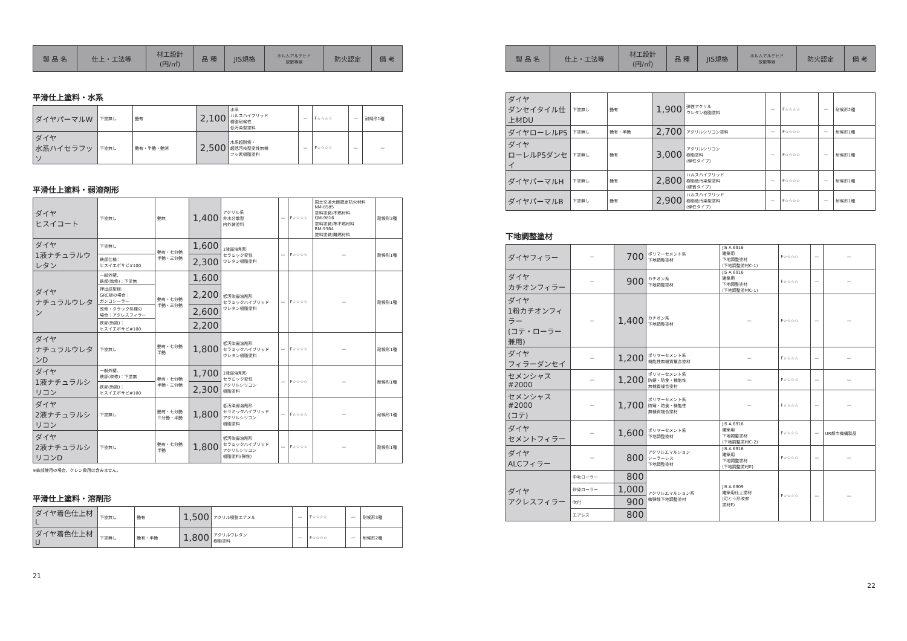| 製 品 名 | 仕上・工法等 | 材工設計 (円/㎡) | 品 種 | JIS規格 | ホルムアルデヒド 放散等級 | 防火認定 | 備 考 |
| --- | --- | --- | --- | --- | --- | --- | --- |
平滑仕上塗料・水系
| ダイヤパーマルW | 下塗無し | 艶有 | 2,100 | 水系 ハルスハイブリッド 樹脂耐候性 低汚染型塗料 | — | F☆☆☆☆ | — | 耐候形1種 |
| ダイヤ 水系ハイセラフッソ | 下塗無し | 艶有・半艶・艶消 | 2,500 | 水系超耐候・ 超低汚染型変性無機 フッ素樹脂塗料 | — | F☆☆☆☆ | — | — |
平滑仕上塗料・弱溶剤形
| ダイヤ ヒスイコート | 下塗無し | 艶無 | 1,400 | アクリル系 非水分散型 内外装塗料 | — | F☆☆☆☆ | 国土交通大臣認定防火材料 NM-8585 塗料塗装/不燃材料 QM-9816 塗料塗装/準不燃材料 RM-9364 塗料塗装/難燃材料 | 耐候形3種 |
| ダイヤ 1液ナチュラルウレタン | 下塗無し | 艶有・七分艶 半艶・三分艶 | 1,600 | 1液弱溶剤形 セラミック変性 ウレタン樹脂塗料 | — | F☆☆☆☆ | — | 耐候形1種 |
| | 鉄部仕様： ヒスイエポサビ#100 | | 2,300 | | | | | |
| ダイヤ ナチュラルウレタン | 一般外壁、 鉄部(改修)：下塗無 | 艶有・七分艶 半艶・三分艶 | 1,600 | 低汚染弱溶剤形 セラミックハイブリッド ウレタン樹脂塗料 | — | F☆☆☆☆ | — | 耐候形1種 |
| | 押出成型板、 GRC板の場合： ガンコシーラー | | 2,200 | | | | | |
| | 改修・クラック処理の 場合：アクレスフィラー | | 2,600 | | | | | |
| | 鉄部(新設)： ヒスイエポサビ#100 | | 2,200 | | | | | |
| ダイヤ ナチュラルウレタンD | 下塗無し | 艶有・七分艶 半艶 | 1,800 | 低汚染弱溶剤形 セラミックハイブリッド ウレタン樹脂塗料 | — | F☆☆☆☆ | — | 耐候形1種 |
| ダイヤ 1液ナチュラルシリコン | 一般外壁、 鉄部(改修)：下塗無 | 艶有・七分艶 半艶・三分艶 | 1,700 | 1液弱溶剤形 セラミック変性 アクリルシリコン 樹脂塗料 | — | F☆☆☆☆ | — | 耐候形1種 |
| | 鉄部(新設)： ヒスイエポサビ#100 | | 2,300 | | | | | |
| ダイヤ 2液ナチュラルシリコン | 下塗無し | 艶有・七分艶 三分艶・半艶 | 1,800 | 低汚染弱溶剤形 セラミックハイブリッド アクリルシリコン 樹脂塗料 | — | F☆☆☆☆ | — | 耐候形1種 |
| ダイヤ 2液ナチュラルシリコンD | 下塗無し | 艶有・七分艶 半艶 | 1,800 | 低汚染弱溶剤形 セラミックハイブリッド アクリルシリコン 樹脂塗料(弾性) | — | F☆☆☆☆ | — | 耐候形1種 |
※鉄部使用の場合、ケレン費用は含みません。
平滑仕上塗料・溶剤形
| ダイヤ着色仕上材L | 下塗無し | 艶有 | 1,500 | アクリル樹脂エナメル | — | F☆☆☆☆ | — | 耐候形3種 |
| ダイヤ着色仕上材U | 下塗無し | 艶有・半艶 | 1,800 | アクリルウレタン 樹脂塗料 | — | F☆☆☆☆ | — | 耐候形2種 |
21
| 製 品 名 | 仕上・工法等 | 材工設計 (円/㎡) | 品 種 | JIS規格 | ホルムアルデヒド 放散等級 | 防火認定 | 備 考 |
| --- | --- | --- | --- | --- | --- | --- | --- |
| ダイヤ ダンセイタイル仕上材DU | 下塗無し | 艶有 | 1,900 | 弾性アクリル ウレタン樹脂塗料 | — | F☆☆☆☆ | — | 耐候形2種 |
| ダイヤローレルPS | 下塗無し | 艶有・半艶 | 2,700 | アクリルシリコン塗料 | — | F☆☆☆☆ | — | 耐候形1種 |
| ダイヤ ローレルPSダンセイ | 下塗無し | 艶有 | 3,000 | アクリルシリコン 樹脂塗料 (弾性タイプ) | — | F☆☆☆☆ | — | 耐候形1種 |
| ダイヤパーマルH | 下塗無し | 艶有 | 2,800 | ハルスハイブリッド 樹脂低汚染型塗料 (硬質タイプ) | — | F☆☆☆☆ | — | 耐候形1種 |
| ダイヤパーマルB | 下塗無し | 艶有 | 2,900 | ハルスハイブリッド 樹脂低汚染型塗料 (弾性タイプ) | — | F☆☆☆☆ | — | 耐候形1種 |
下地調整塗材
| ダイヤフィラー | — | 700 | ポリマーセメント系 下地調整塗材 | JIS A 6916 建築用 下地調整塗材 (下地調整塗材C-1) | F☆☆☆☆ | — | — |
| ダイヤ カチオンフィラー | — | 900 | カチオン系 下地調整塗材 | JIS A 6916 建築用 下地調整塗材 (下地調整塗材C-1) | F☆☆☆☆ | — | — |
| ダイヤ 1粉カチオンフィラー (コテ・ローラー兼用) | — | 1,400 | カチオン系 下地調整塗材 | — | F☆☆☆☆ | — | — |
| ダイヤ フィラーダンセイ | — | 1,200 | ポリマーセメント系 機能性無機質複合塗材 | — | F☆☆☆☆ | — | — |
| セメンシャス#2000 | — | 1,200 | ポリマーセメント系 防錆・防食・機能性 無機質複合塗材 | — | F☆☆☆☆ | — | — |
| セメンシャス#2000 (コテ) | — | 1,700 | ポリマーセメント系 防錆・防食・機能性 無機質複合塗材 | — | F☆☆☆☆ | — | — |
| ダイヤ セメントフィラー | — | 1,600 | ポリマーセメント系 下地調整塗材 | JIS A 6916 建築用 下地調整塗材 (下地調整塗材C-2) | F☆☆☆☆ | — | UR都市機構製品 |
| ダイヤ ALCフィラー | — | 800 | アクリルエマルション シーラーレス 下地調整塗材 | JIS A 6916 建築用 下地調整塗材 (下地調整塗材E) | F☆☆☆☆ | — | — |
| ダイヤ アクレスフィラー | 中毛ローラー | 800 | アクリルエマルション系 微弾性下地調整塗材 | JIS A 6909 建築用仕上塗材 (可とう形改修 塗材E) | F☆☆☆☆ | — | — |
| | 砂骨ローラー | 1,000 | | | | | |
| | 吹付 | 900 | | | | | |
| | エアレス | 800 | | | | | |
22